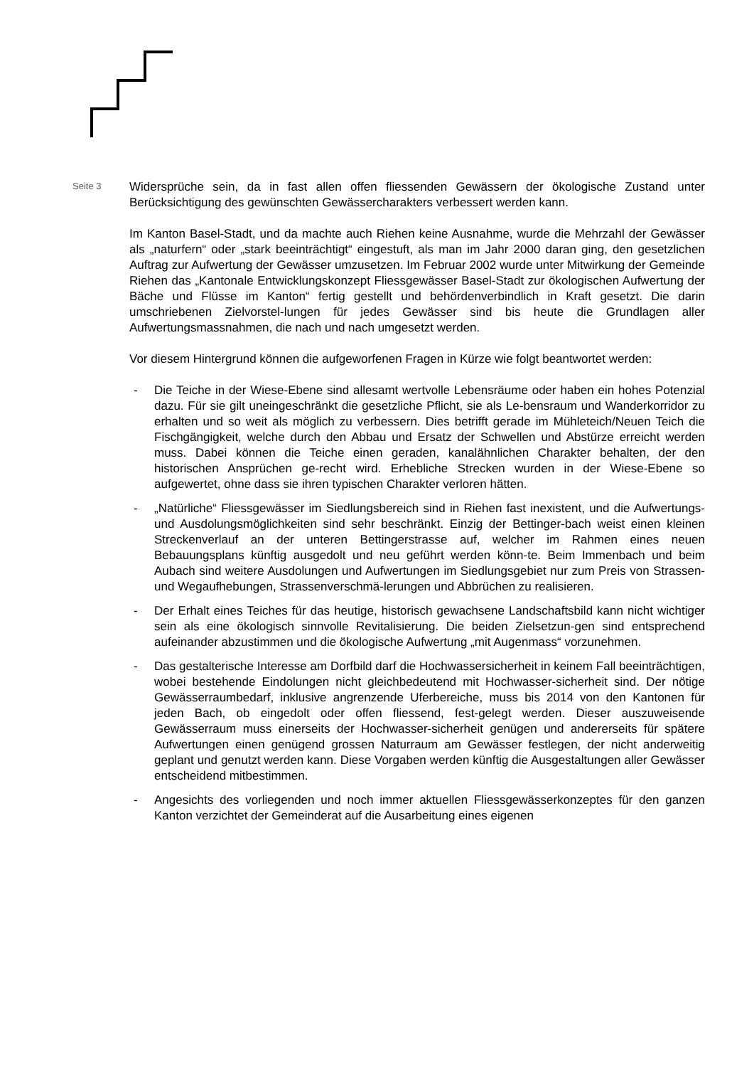Seite 3
Widersprüche sein, da in fast allen offen fliessenden Gewässern der ökologische Zustand unter Berücksichtigung des gewünschten Gewässercharakters verbessert werden kann.
Im Kanton Basel-Stadt, und da machte auch Riehen keine Ausnahme, wurde die Mehrzahl der Gewässer als „naturfern“ oder „stark beeinträchtigt“ eingestuft, als man im Jahr 2000 daran ging, den gesetzlichen Auftrag zur Aufwertung der Gewässer umzusetzen. Im Februar 2002 wurde unter Mitwirkung der Gemeinde Riehen das „Kantonale Entwicklungskonzept Fliessgewässer Basel-Stadt zur ökologischen Aufwertung der Bäche und Flüsse im Kanton“ fertig gestellt und behördenverbindlich in Kraft gesetzt. Die darin umschriebenen Zielvorstel-lungen für jedes Gewässer sind bis heute die Grundlagen aller Aufwertungsmassnahmen, die nach und nach umgesetzt werden.
Vor diesem Hintergrund können die aufgeworfenen Fragen in Kürze wie folgt beantwortet werden:
- Die Teiche in der Wiese-Ebene sind allesamt wertvolle Lebensräume oder haben ein hohes Potenzial dazu. Für sie gilt uneingeschränkt die gesetzliche Pflicht, sie als Le-bensraum und Wanderkorridor zu erhalten und so weit als möglich zu verbessern. Dies betrifft gerade im Mühleteich/Neuen Teich die Fischgängigkeit, welche durch den Abbau und Ersatz der Schwellen und Abstürze erreicht werden muss. Dabei können die Teiche einen geraden, kanalähnlichen Charakter behalten, der den historischen Ansprüchen ge-recht wird. Erhebliche Strecken wurden in der Wiese-Ebene so aufgewertet, ohne dass sie ihren typischen Charakter verloren hätten.
- „Natürliche“ Fliessgewässer im Siedlungsbereich sind in Riehen fast inexistent, und die Aufwertungs- und Ausdolungsmöglichkeiten sind sehr beschränkt. Einzig der Bettinger-bach weist einen kleinen Streckenverlauf an der unteren Bettingerstrasse auf, welcher im Rahmen eines neuen Bebauungsplans künftig ausgedolt und neu geführt werden könn-te. Beim Immenbach und beim Aubach sind weitere Ausdolungen und Aufwertungen im Siedlungsgebiet nur zum Preis von Strassen- und Wegaufhebungen, Strassenverschmä-lerungen und Abbrüchen zu realisieren.
- Der Erhalt eines Teiches für das heutige, historisch gewachsene Landschaftsbild kann nicht wichtiger sein als eine ökologisch sinnvolle Revitalisierung. Die beiden Zielsetzun-gen sind entsprechend aufeinander abzustimmen und die ökologische Aufwertung „mit Augenmass“ vorzunehmen.
- Das gestalterische Interesse am Dorfbild darf die Hochwassersicherheit in keinem Fall beeinträchtigen, wobei bestehende Eindolungen nicht gleichbedeutend mit Hochwasser-sicherheit sind. Der nötige Gewässerraumbedarf, inklusive angrenzende Uferbereiche, muss bis 2014 von den Kantonen für jeden Bach, ob eingedolt oder offen fliessend, fest-gelegt werden. Dieser auszuweisende Gewässerraum muss einerseits der Hochwasser-sicherheit genügen und andererseits für spätere Aufwertungen einen genügend grossen Naturraum am Gewässer festlegen, der nicht anderweitig geplant und genutzt werden kann. Diese Vorgaben werden künftig die Ausgestaltungen aller Gewässer entscheidend mitbestimmen.
- Angesichts des vorliegenden und noch immer aktuellen Fliessgewässerkonzeptes für den ganzen Kanton verzichtet der Gemeinderat auf die Ausarbeitung eines eigenen